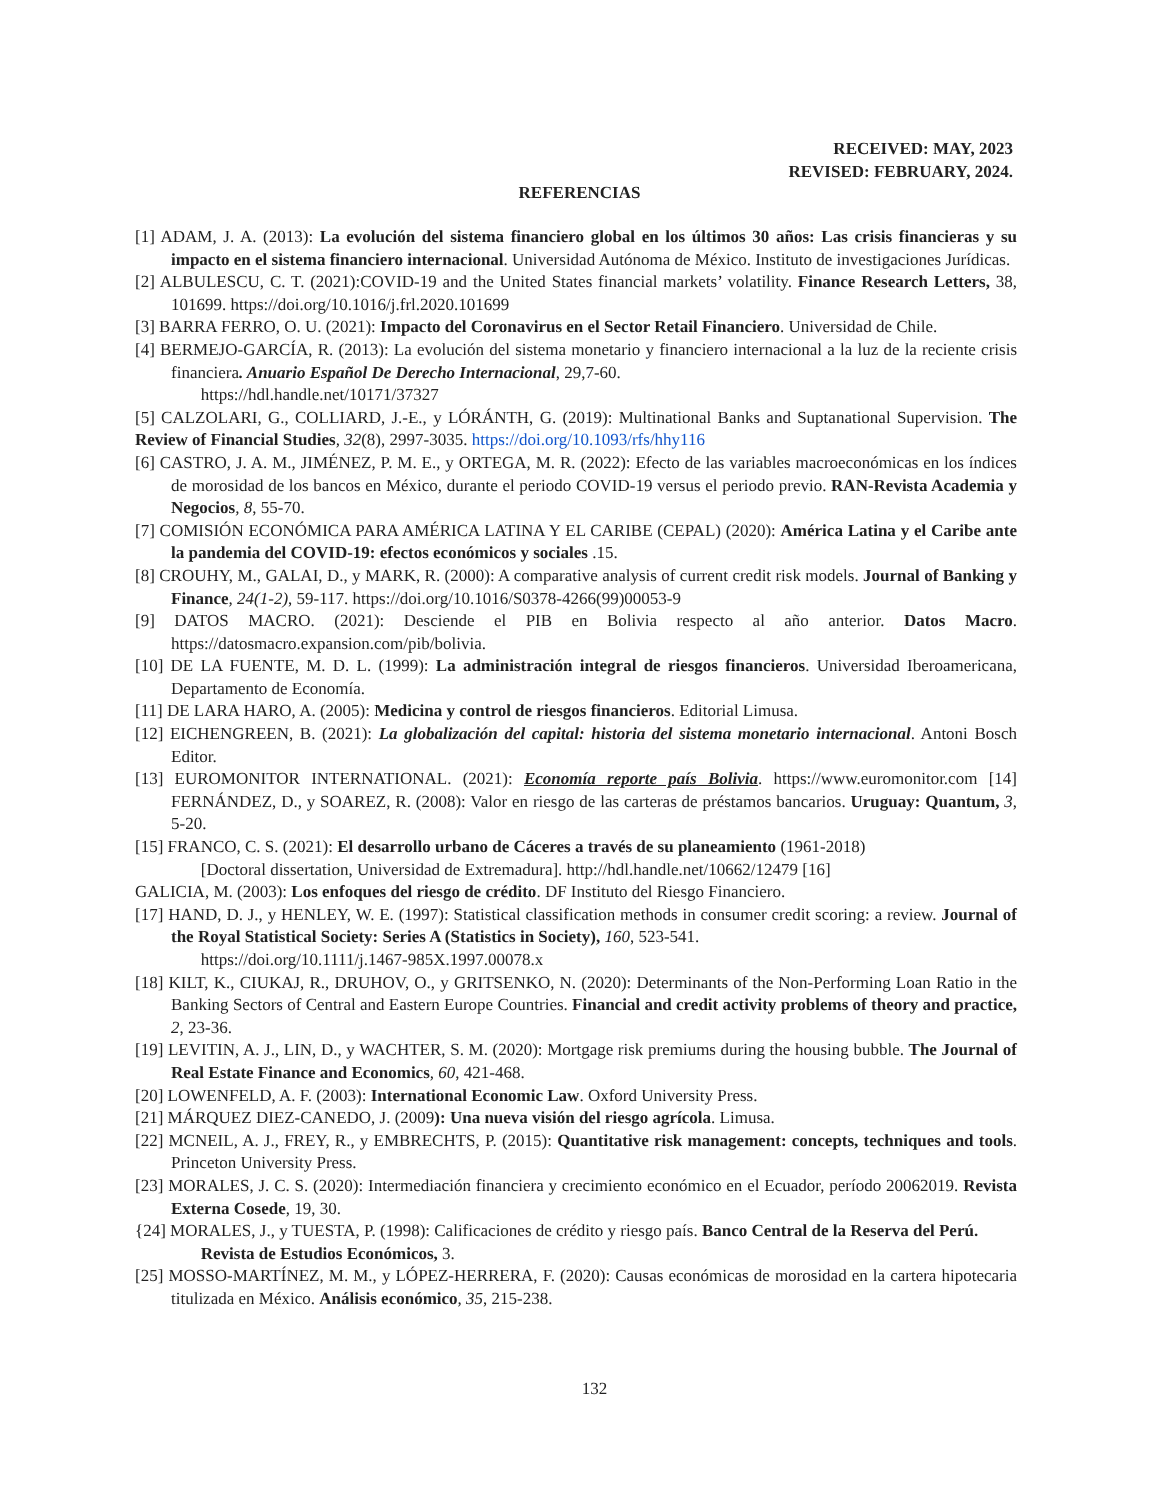RECEIVED: MAY, 2023
REVISED: FEBRUARY, 2024.
REFERENCIAS
[1] ADAM, J. A. (2013): La evolución del sistema financiero global en los últimos 30 años: Las crisis financieras y su impacto en el sistema financiero internacional. Universidad Autónoma de México. Instituto de investigaciones Jurídicas.
[2] ALBULESCU, C. T. (2021):COVID-19 and the United States financial markets’ volatility. Finance Research Letters, 38, 101699. https://doi.org/10.1016/j.frl.2020.101699
[3] BARRA FERRO, O. U. (2021): Impacto del Coronavirus en el Sector Retail Financiero. Universidad de Chile.
[4] BERMEJO-GARCÍA, R. (2013): La evolución del sistema monetario y financiero internacional a la luz de la reciente crisis financiera. Anuario Español De Derecho Internacional, 29,7-60.
https://hdl.handle.net/10171/37327
[5] CALZOLARI, G., COLLIARD, J.-E., y LÓRÁNTH, G. (2019): Multinational Banks and Suptanational Supervision. The Review of Financial Studies, 32(8), 2997-3035. https://doi.org/10.1093/rfs/hhy116
[6] CASTRO, J. A. M., JIMÉNEZ, P. M. E., y ORTEGA, M. R. (2022): Efecto de las variables macroeconómicas en los índices de morosidad de los bancos en México, durante el periodo COVID-19 versus el periodo previo. RAN-Revista Academia y Negocios, 8, 55-70.
[7] COMISIÓN ECONÓMICA PARA AMÉRICA LATINA Y EL CARIBE (CEPAL) (2020): América Latina y el Caribe ante la pandemia del COVID-19: efectos económicos y sociales .15.
[8] CROUHY, M., GALAI, D., y MARK, R. (2000): A comparative analysis of current credit risk models. Journal of Banking y Finance, 24(1-2), 59-117. https://doi.org/10.1016/S0378-4266(99)00053-9
[9] DATOS MACRO. (2021): Desciende el PIB en Bolivia respecto al año anterior. Datos Macro. https://datosmacro.expansion.com/pib/bolivia.
[10] DE LA FUENTE, M. D. L. (1999): La administración integral de riesgos financieros. Universidad Iberoamericana, Departamento de Economía.
[11] DE LARA HARO, A. (2005): Medicina y control de riesgos financieros. Editorial Limusa.
[12] EICHENGREEN, B. (2021): La globalización del capital: historia del sistema monetario internacional. Antoni Bosch Editor.
[13] EUROMONITOR INTERNATIONAL. (2021): Economía reporte país Bolivia. https://www.euromonitor.com [14] FERNÁNDEZ, D., y SOAREZ, R. (2008): Valor en riesgo de las carteras de préstamos bancarios. Uruguay: Quantum, 3, 5-20.
[15] FRANCO, C. S. (2021): El desarrollo urbano de Cáceres a través de su planeamiento (1961-2018)
[Doctoral dissertation, Universidad de Extremadura]. http://hdl.handle.net/10662/12479 [16]
GALICIA, M. (2003): Los enfoques del riesgo de crédito. DF Instituto del Riesgo Financiero.
[17] HAND, D. J., y HENLEY, W. E. (1997): Statistical classification methods in consumer credit scoring: a review. Journal of the Royal Statistical Society: Series A (Statistics in Society), 160, 523-541.
https://doi.org/10.1111/j.1467-985X.1997.00078.x
[18] KILT, K., CIUKAJ, R., DRUHOV, O., y GRITSENKO, N. (2020): Determinants of the Non-Performing Loan Ratio in the Banking Sectors of Central and Eastern Europe Countries. Financial and credit activity problems of theory and practice, 2, 23-36.
[19] LEVITIN, A. J., LIN, D., y WACHTER, S. M. (2020): Mortgage risk premiums during the housing bubble. The Journal of Real Estate Finance and Economics, 60, 421-468.
[20] LOWENFELD, A. F. (2003): International Economic Law. Oxford University Press.
[21] MÁRQUEZ DIEZ-CANEDO, J. (2009): Una nueva visión del riesgo agrícola. Limusa.
[22] MCNEIL, A. J., FREY, R., y EMBRECHTS, P. (2015): Quantitative risk management: concepts, techniques and tools. Princeton University Press.
[23] MORALES, J. C. S. (2020): Intermediación financiera y crecimiento económico en el Ecuador, período 20062019. Revista Externa Cosede, 19, 30.
{24] MORALES, J., y TUESTA, P. (1998): Calificaciones de crédito y riesgo país. Banco Central de la Reserva del Perú.
Revista de Estudios Económicos, 3.
[25] MOSSO-MARTÍNEZ, M. M., y LÓPEZ-HERRERA, F. (2020): Causas económicas de morosidad en la cartera hipotecaria titulizada en México. Análisis económico, 35, 215-238.
132